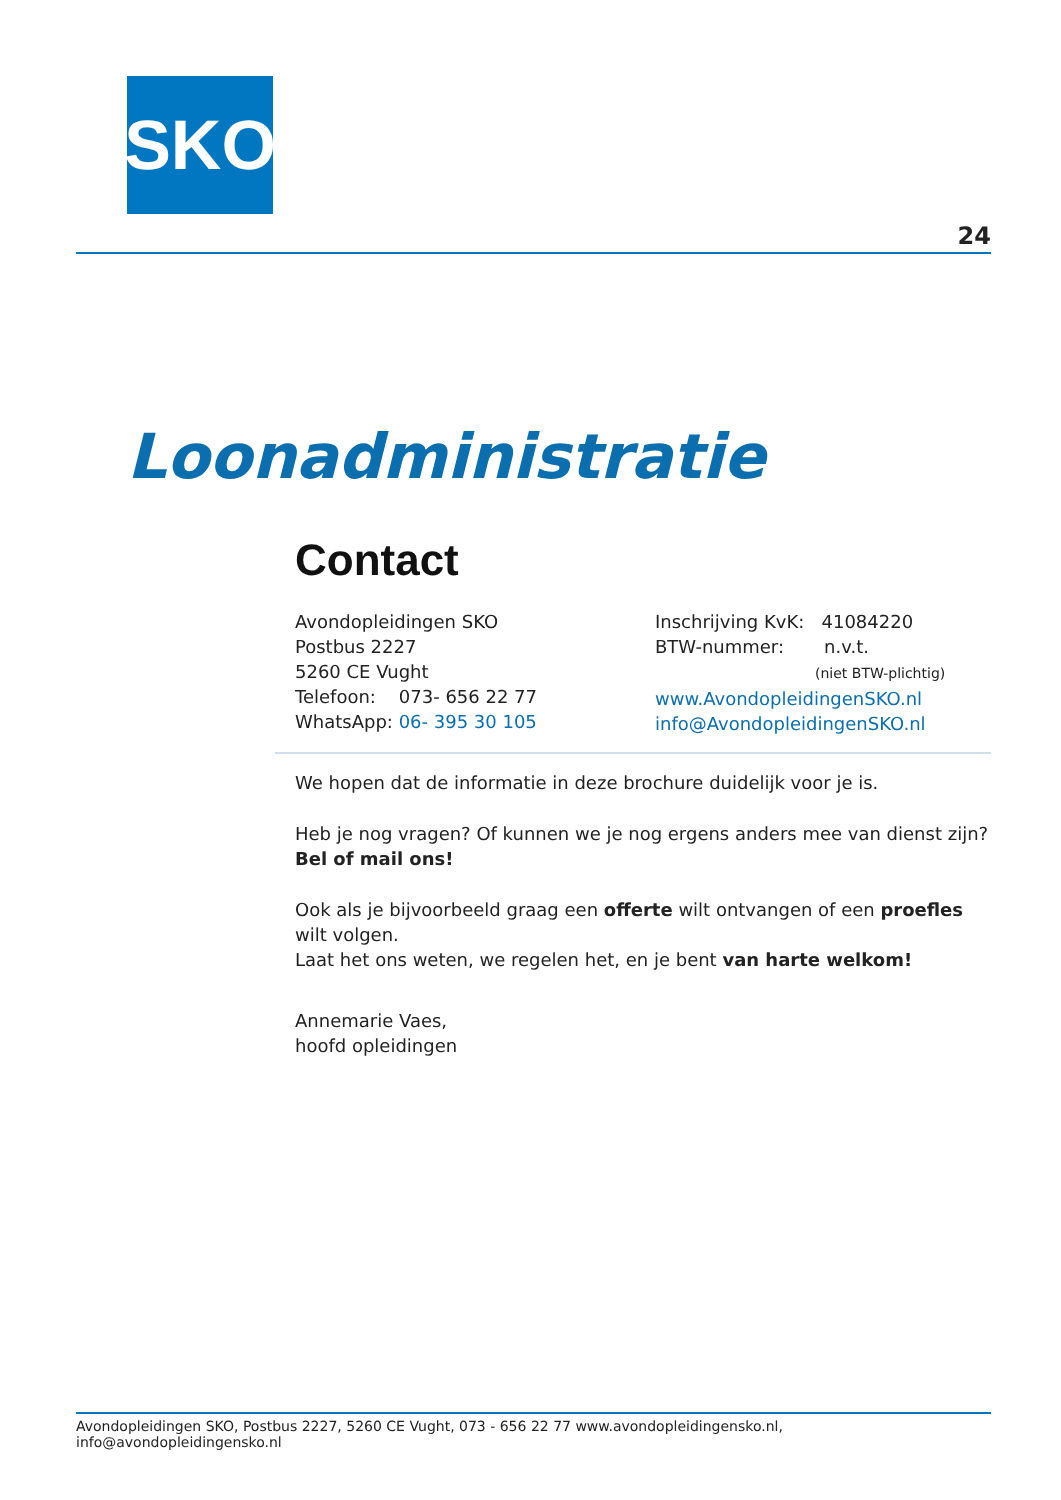SKO
24
Loonadministratie
Contact
Avondopleidingen SKO
Postbus 2227
5260 CE Vught
Telefoon: 073- 656 22 77
WhatsApp: 06- 395 30 105
Inschrijving KvK: 41084220
BTW-nummer: n.v.t.
(niet BTW-plichtig)
www.AvondopleidingenSKO.nl
info@AvondopleidingenSKO.nl
We hopen dat de informatie in deze brochure duidelijk voor je is.
Heb je nog vragen? Of kunnen we je nog ergens anders mee van dienst zijn?
Bel of mail ons!
Ook als je bijvoorbeeld graag een offerte wilt ontvangen of een proefles wilt volgen.
Laat het ons weten, we regelen het, en je bent van harte welkom!
Annemarie Vaes,
hoofd opleidingen
Avondopleidingen SKO, Postbus 2227, 5260 CE Vught, 073 - 656 22 77 www.avondopleidingensko.nl, info@avondopleidingensko.nl